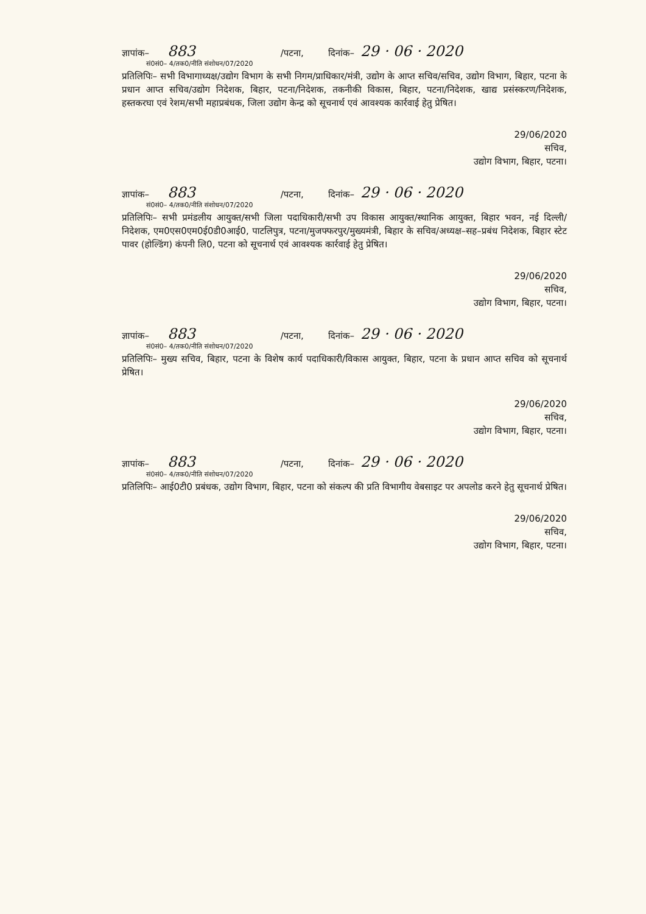ज्ञापांक– 883 /पटना, दिनांक– 29 · 06 · 2020
सं0सं0– 4/तक0/नीति संशोधन/07/2020
प्रतिलिपिः– सभी विभागाध्यक्ष/उद्योग विभाग के सभी निगम/प्राधिकार/मंत्री, उद्योग के आप्त सचिव/सचिव, उद्योग विभाग, बिहार, पटना के प्रधान आप्त सचिव/उद्योग निदेशक, बिहार, पटना/निदेशक, तकनीकी विकास, बिहार, पटना/निदेशक, खाद्य प्रसंस्करण/निदेशक, हस्तकरघा एवं रेशम/सभी महाप्रबंधक, जिला उद्योग केन्द्र को सूचनार्थ एवं आवश्यक कार्रवाई हेतु प्रेषित।
29/06/2020
सचिव,
उद्योग विभाग, बिहार, पटना।
ज्ञापांक– 883 /पटना, दिनांक– 29 · 06 · 2020
सं0सं0– 4/तक0/नीति संशोधन/07/2020
प्रतिलिपिः– सभी प्रमंडलीय आयुक्त/सभी जिला पदाधिकारी/सभी उप विकास आयुक्त/स्थानिक आयुक्त, बिहार भवन, नई दिल्ली/निदेशक, एम0एस0एम0ई0डी0आई0, पाटलिपुत्र, पटना/मुजफ्फरपुर/मुख्यमंत्री, बिहार के सचिव/अध्यक्ष–सह–प्रबंध निदेशक, बिहार स्टेट पावर (होल्डिंग) कंपनी लि0, पटना को सूचनार्थ एवं आवश्यक कार्रवाई हेतु प्रेषित।
29/06/2020
सचिव,
उद्योग विभाग, बिहार, पटना।
ज्ञापांक– 883 /पटना, दिनांक– 29 · 06 · 2020
सं0सं0– 4/तक0/नीति संशोधन/07/2020
प्रतिलिपिः– मुख्य सचिव, बिहार, पटना के विशेष कार्य पदाधिकारी/विकास आयुक्त, बिहार, पटना के प्रधान आप्त सचिव को सूचनार्थ प्रेषित।
29/06/2020
सचिव,
उद्योग विभाग, बिहार, पटना।
ज्ञापांक– 883 /पटना, दिनांक– 29 · 06 · 2020
सं0सं0– 4/तक0/नीति संशोधन/07/2020
प्रतिलिपिः– आई0टी0 प्रबंधक, उद्योग विभाग, बिहार, पटना को संकल्प की प्रति विभागीय वेबसाइट पर अपलोड करने हेतु सूचनार्थ प्रेषित।
29/06/2020
सचिव,
उद्योग विभाग, बिहार, पटना।